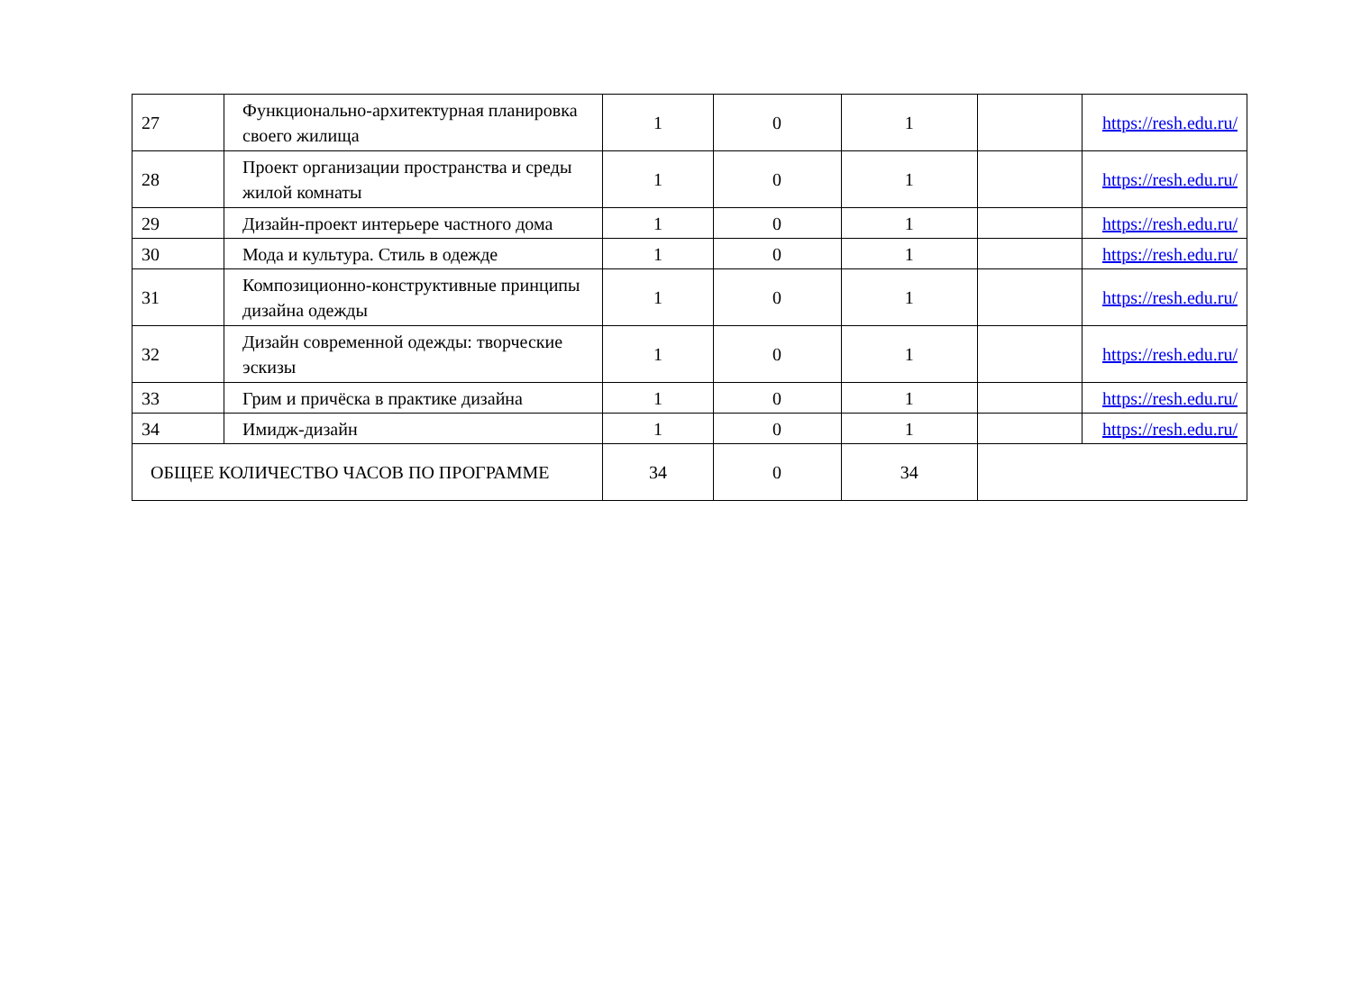| 27 | Функционально-архитектурная планировка своего жилища | 1 | 0 | 1 | | https://resh.edu.ru/ |
| 28 | Проект организации пространства и среды жилой комнаты | 1 | 0 | 1 | | https://resh.edu.ru/ |
| 29 | Дизайн-проект интерьере частного дома | 1 | 0 | 1 | | https://resh.edu.ru/ |
| 30 | Мода и культура. Стиль в одежде | 1 | 0 | 1 | | https://resh.edu.ru/ |
| 31 | Композиционно-конструктивные принципы дизайна одежды | 1 | 0 | 1 | | https://resh.edu.ru/ |
| 32 | Дизайн современной одежды: творческие эскизы | 1 | 0 | 1 | | https://resh.edu.ru/ |
| 33 | Грим и причёска в практике дизайна | 1 | 0 | 1 | | https://resh.edu.ru/ |
| 34 | Имидж-дизайн | 1 | 0 | 1 | | https://resh.edu.ru/ |
| ОБЩЕЕ КОЛИЧЕСТВО ЧАСОВ ПО ПРОГРАММЕ | | 34 | 0 | 34 | | |